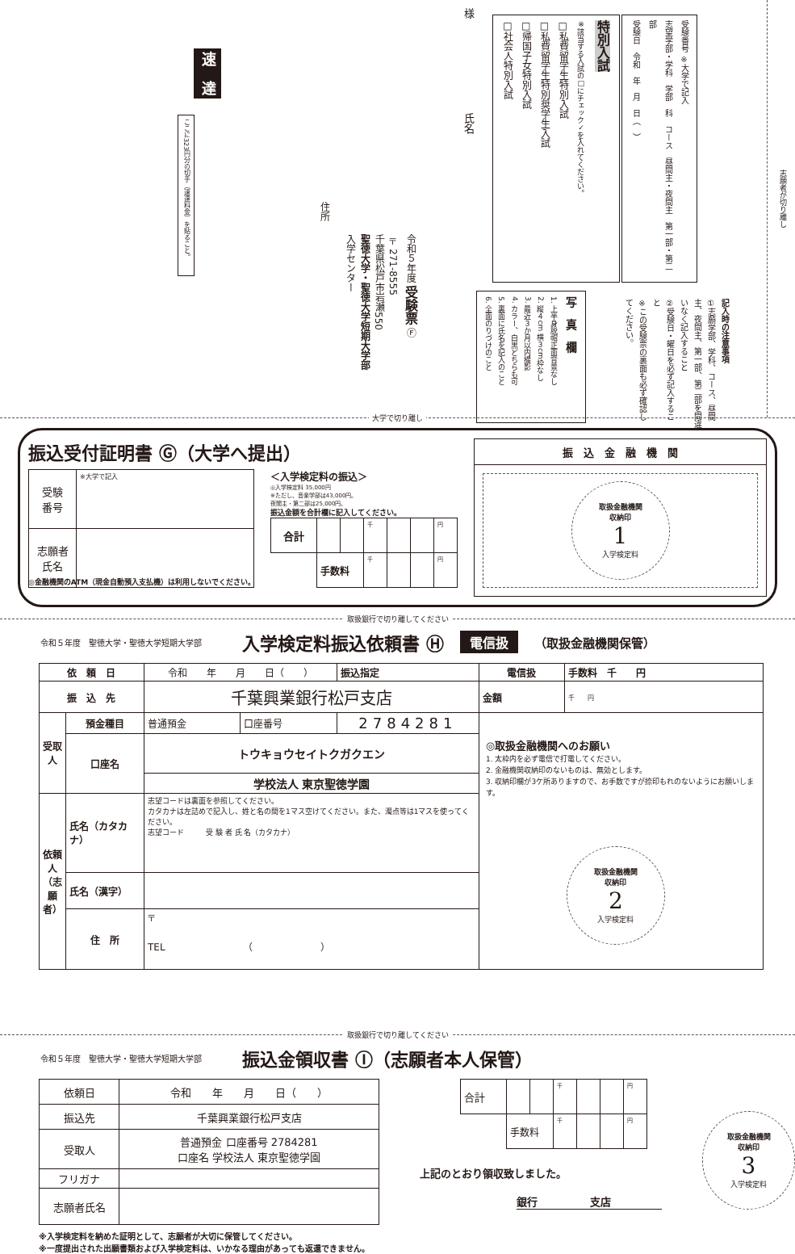志願者が切り離し
受験番号 ※大学で記入
志望学部・学科　学部　科　コース　昼間主・夜間主　第一部・第二部
受験日　令和　年　月　日（　）
記入時の注意事項
①志願学部、学科、コース、昼間主、夜間主、第一部、第二部を間違いなく記入すること
②受験日・曜日を必ず記入すること
※この受験票の裏面も必ず確認してください。
特別入試
※該当する入試の□にチェック✓を入れてください。
□私費留学生特別入試
□私費留学生特別奨学生入試
□帰国子女特別入試
□社会人特別入試
写　真　欄
1. 上半身脱帽正面背景なし
2. 縦４cm 横３cm枠なし
3. 最近３か月以内撮影
4. カラー、白黒どちらも可
5. 裏面に氏名を記入のこと
6. 全面のりづけのこと
様　　　　　　　　　氏名
令和５年度 受験票 Ⓕ
〒271-8555
千葉県松戸市岩瀬550
聖徳大学・聖徳大学短期大学部
入学センター
住所
速　達
ここに323円分の切手（速達料金）を貼ること。
大学で切り離し
振込受付証明書 Ⓖ（大学へ提出）
| 受験 番号 | ※大学で記入 |
| 志願者 氏名 | |
＜入学検定料の振込＞
◎入学検定料 35,000円
※ただし、音楽学部は43,000円。
夜間主・第二部は25,000円。
振込金額を合計欄に記入してください。
| 合計 | | | 千 | | | 円 |
| | 手数料 | | 千 | | | 円 |
◎金融機関のATM（現金自動預入支払機）は利用しないでください。
振　込　金　融　機　関
取扱金融機関
収納印
1
入学検定料
取扱銀行で切り離してください
令和５年度　聖徳大学・聖徳大学短期大学部 入学検定料振込依頼書 Ⓗ 電信扱 （取扱金融機関保管）
| 依 頼 日 | | 令和 年 月 日（ ） | | | 振込指定 | 電信扱 | 手数料 千 円 |
| 振 込 先 | | 千葉興業銀行松戸支店 | | | | 金額 | 千 円 |
| 受取人 | 預金種目 | 普通預金 | 口座番号 | 2784281 | | ◎取扱金融機関へのお願い 1. 太枠内を必ず電信で打電してください。 2. 金融機関収納印のないものは、無効とします。 3. 収納印欄が3ケ所ありますので、お手数ですが捺印もれのないようにお願いします。 取扱金融機関 収納印 2 入学検定料 | |
| | 口座名 | トウキョウセイトクガクエン | | | | | |
| | | 学校法人 東京聖徳学園 | | | | | |
| 依頼人（志願者） | 氏名（カタカナ） | 志望コードは裏面を参照してください。 カタカナは左詰めで記入し、姓と名の間を1マス空けてください。また、濁点等は1マスを使ってください。 志望コード 受 験 者 氏 名（カタカナ） | | | | | |
| | 氏名（漢字） | | | | | | |
| | 住 所 | 〒 TEL （ ） | | | | | |
取扱銀行で切り離してください
令和５年度　聖徳大学・聖徳大学短期大学部 振込金領収書 Ⓘ（志願者本人保管）
| 依頼日 | 令和 年 月 日（ ） |
| 振込先 | 千葉興業銀行松戸支店 |
| 受取人 | 普通預金 口座番号 2784281 口座名 学校法人 東京聖徳学園 |
| フリガナ | |
| 志願者氏名 | |
※入学検定料を納めた証明として、志願者が大切に保管してください。
※一度提出された出願書類および入学検定料は、いかなる理由があっても返還できません。
| 合計 | | | 千 | | | 円 |
| | 手数料 | | 千 | | | 円 |
上記のとおり領収致しました。
銀行　　　　　支店
取扱金融機関
収納印
3
入学検定料